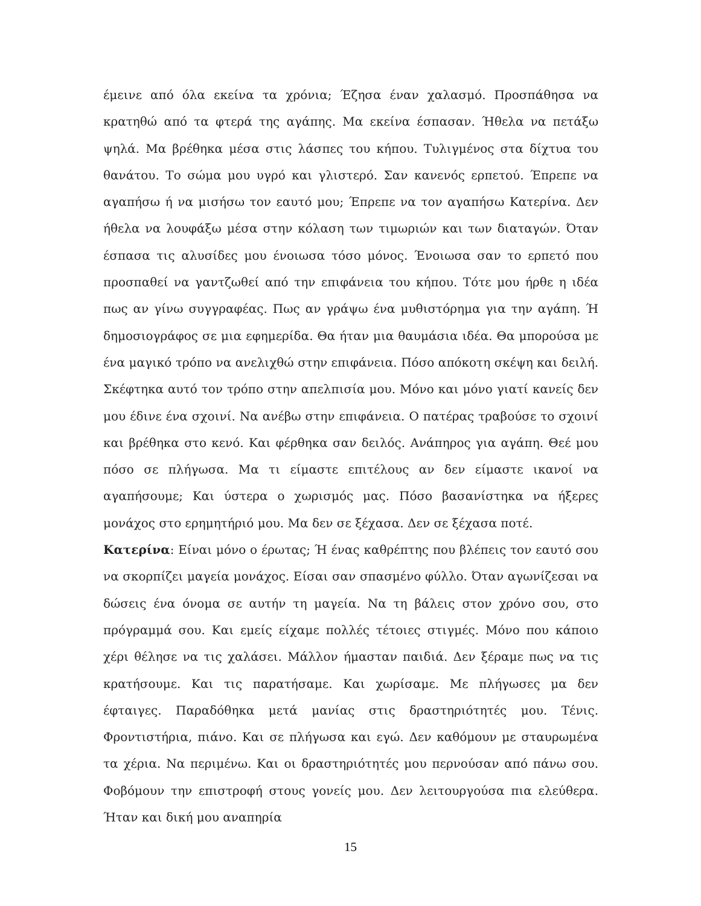έμεινε από όλα εκείνα τα χρόνια; Έζησα έναν χαλασμό. Προσπάθησα να κρατηθώ από τα φτερά της αγάπης. Μα εκείνα έσπασαν. Ήθελα να πετάξω ψηλά. Μα βρέθηκα μέσα στις λάσπες του κήπου. Τυλιγμένος στα δίχτυα του θανάτου. Το σώμα μου υγρό και γλιστερό. Σαν κανενός ερπετού. Έπρεπε να αγαπήσω ή να μισήσω τον εαυτό μου; Έπρεπε να τον αγαπήσω Κατερίνα. Δεν ήθελα να λουφάξω μέσα στην κόλαση των τιμωριών και των διαταγών. Όταν έσπασα τις αλυσίδες μου ένοιωσα τόσο μόνος. Ένοιωσα σαν το ερπετό που προσπαθεί να γαντζωθεί από την επιφάνεια του κήπου. Τότε μου ήρθε η ιδέα πως αν γίνω συγγραφέας. Πως αν γράψω ένα μυθιστόρημα για την αγάπη. Ή δημοσιογράφος σε μια εφημερίδα. Θα ήταν μια θαυμάσια ιδέα. Θα μπορούσα με ένα μαγικό τρόπο να ανελιχθώ στην επιφάνεια. Πόσο απόκοτη σκέψη και δειλή. Σκέφτηκα αυτό τον τρόπο στην απελπισία μου. Μόνο και μόνο γιατί κανείς δεν μου έδινε ένα σχοινί. Να ανέβω στην επιφάνεια. Ο πατέρας τραβούσε το σχοινί και βρέθηκα στο κενό. Και φέρθηκα σαν δειλός. Ανάπηρος για αγάπη. Θεέ μου πόσο σε πλήγωσα. Μα τι είμαστε επιτέλους αν δεν είμαστε ικανοί να αγαπήσουμε; Και ύστερα ο χωρισμός μας. Πόσο βασανίστηκα να ήξερες μονάχος στο ερημητήριό μου. Μα δεν σε ξέχασα. Δεν σε ξέχασα ποτέ.
Κατερίνα: Είναι μόνο ο έρωτας; Ή ένας καθρέπτης που βλέπεις τον εαυτό σου να σκορπίζει μαγεία μονάχος. Είσαι σαν σπασμένο φύλλο. Όταν αγωνίζεσαι να δώσεις ένα όνομα σε αυτήν τη μαγεία. Να τη βάλεις στον χρόνο σου, στο πρόγραμμά σου. Και εμείς είχαμε πολλές τέτοιες στιγμές. Μόνο που κάποιο χέρι θέλησε να τις χαλάσει. Μάλλον ήμασταν παιδιά. Δεν ξέραμε πως να τις κρατήσουμε. Και τις παρατήσαμε. Και χωρίσαμε. Με πλήγωσες μα δεν έφταιγες. Παραδόθηκα μετά μανίας στις δραστηριότητές μου. Τένις. Φροντιστήρια, πιάνο. Και σε πλήγωσα και εγώ. Δεν καθόμουν με σταυρωμένα τα χέρια. Να περιμένω. Και οι δραστηριότητές μου περνούσαν από πάνω σου. Φοβόμουν την επιστροφή στους γονείς μου. Δεν λειτουργούσα πια ελεύθερα. Ήταν και δική μου αναπηρία
15